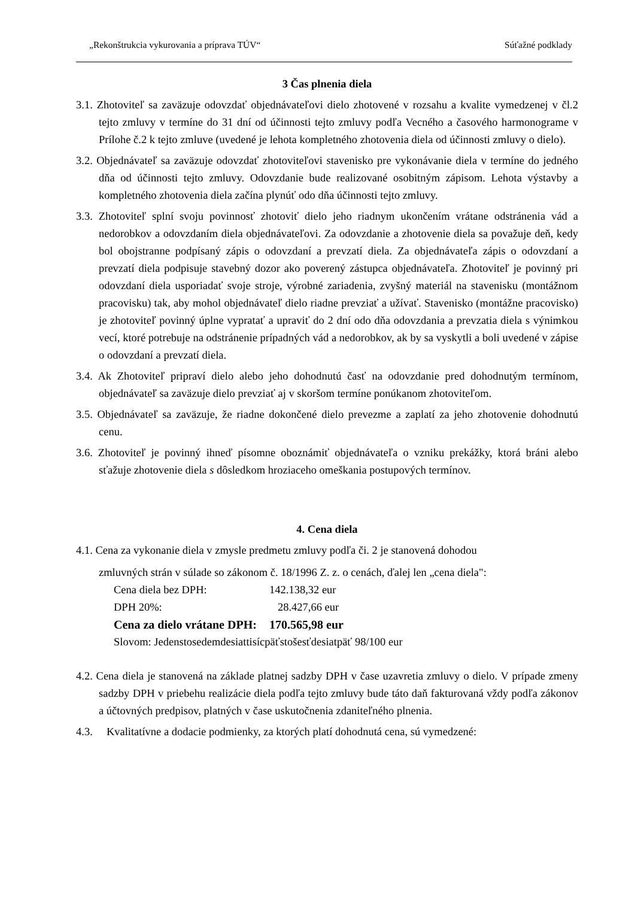„Rekonštrukcia vykurovania a príprava TÚV“Súťažné podklady
3 Čas plnenia diela
3.1. Zhotoviteľ sa zaväzuje odovzdať objednávateľovi dielo zhotovené v rozsahu a kvalite vymedzenej v čl.2 tejto zmluvy v termíne do 31 dní od účinnosti tejto zmluvy podľa Vecného a časového harmonograme v Prílohe č.2 k tejto zmluve (uvedené je lehota kompletného zhotovenia diela od účinnosti zmluvy o dielo).
3.2. Objednávateľ sa zaväzuje odovzdať zhotoviteľovi stavenisko pre vykonávanie diela v termíne do jedného dňa od účinnosti tejto zmluvy. Odovzdanie bude realizované osobitným zápisom. Lehota výstavby a kompletného zhotovenia diela začína plynúť odo dňa účinnosti tejto zmluvy.
3.3. Zhotoviteľ splní svoju povinnosť zhotoviť dielo jeho riadnym ukončením vrátane odstránenia vád a nedorobkov a odovzdaním diela objednávateľovi. Za odovzdanie a zhotovenie diela sa považuje deň, kedy bol obojstranne podpísaný zápis o odovzdaní a prevzatí diela. Za objednávateľa zápis o odovzdaní a prevzatí diela podpisuje stavebný dozor ako poverený zástupca objednávateľa. Zhotoviteľ je povinný pri odovzdaní diela usporiadať svoje stroje, výrobné zariadenia, zvyšný materiál na stavenisku (montážnom pracovisku) tak, aby mohol objednávateľ dielo riadne prevziať a užívať. Stavenisko (montážne pracovisko) je zhotoviteľ povinný úplne vypratať a upraviť do 2 dní odo dňa odovzdania a prevzatia diela s výnimkou vecí, ktoré potrebuje na odstránenie prípadných vád a nedorobkov, ak by sa vyskytli a boli uvedené v zápise o odovzdaní a prevzatí diela.
3.4. Ak Zhotoviteľ pripraví dielo alebo jeho dohodnutú časť na odovzdanie pred dohodnutým termínom, objednávateľ sa zaväzuje dielo prevziať aj v skoršom termíne ponúkanom zhotoviteľom.
3.5. Objednávateľ sa zaväzuje, že riadne dokončené dielo prevezme a zaplatí za jeho zhotovenie dohodnutú cenu.
3.6. Zhotoviteľ je povinný ihneď písomne oboznámiť objednávateľa o vzniku prekážky, ktorá bráni alebo sťažuje zhotovenie diela s dôsledkom hroziaceho omeškania postupových termínov.
4. Cena diela
4.1. Cena za vykonanie diela v zmysle predmetu zmluvy podľa či. 2 je stanovená dohodou
zmluvných strán v súlade so zákonom č. 18/1996 Z. z. o cenách, ďalej len „cena diela":
Cena diela bez DPH: 142.138,32 eur
DPH 20%: 28.427,66 eur
Cena za dielo vrátane DPH: 170.565,98 eur
Slovom: Jedenstosedemdesiattisícpäťstošesťdesiatpäť 98/100 eur
4.2. Cena diela je stanovená na základe platnej sadzby DPH v čase uzavretia zmluvy o dielo. V prípade zmeny sadzby DPH v priebehu realizácie diela podľa tejto zmluvy bude táto daň fakturovaná vždy podľa zákonov a účtovných predpisov, platných v čase uskutočnenia zdaniteľného plnenia.
4.3. Kvalitatívne a dodacie podmienky, za ktorých platí dohodnutá cena, sú vymedzené: